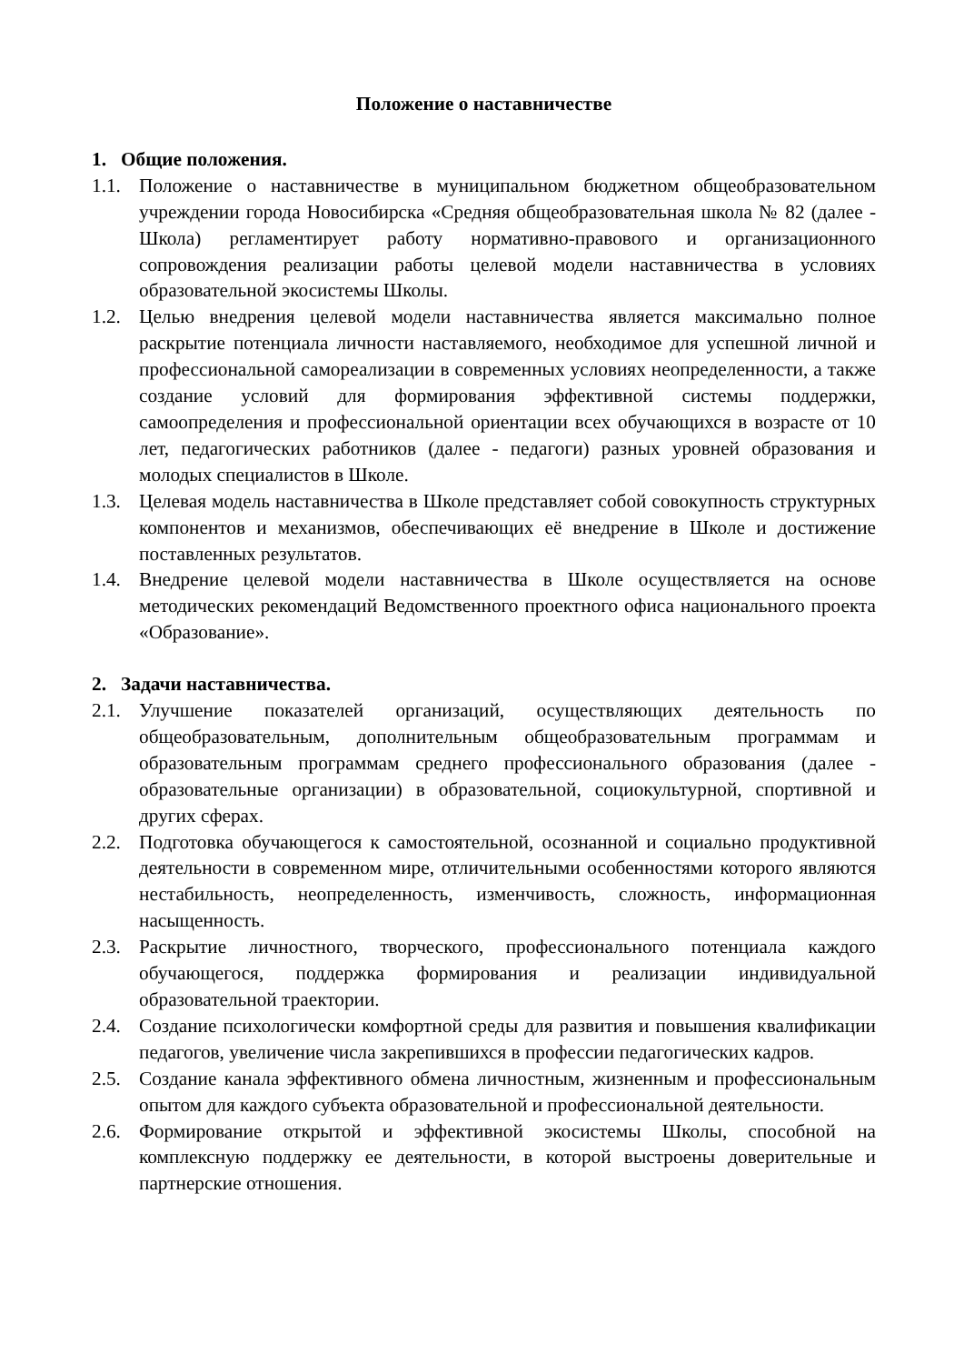Положение о наставничестве
1. Общие положения.
1.1. Положение о наставничестве в муниципальном бюджетном общеобразовательном учреждении города Новосибирска «Средняя общеобразовательная школа № 82 (далее - Школа) регламентирует работу нормативно-правового и организационного сопровождения реализации работы целевой модели наставничества в условиях образовательной экосистемы Школы.
1.2. Целью внедрения целевой модели наставничества является максимально полное раскрытие потенциала личности наставляемого, необходимое для успешной личной и профессиональной самореализации в современных условиях неопределенности, а также создание условий для формирования эффективной системы поддержки, самоопределения и профессиональной ориентации всех обучающихся в возрасте от 10 лет, педагогических работников (далее - педагоги) разных уровней образования и молодых специалистов в Школе.
1.3. Целевая модель наставничества в Школе представляет собой совокупность структурных компонентов и механизмов, обеспечивающих её внедрение в Школе и достижение поставленных результатов.
1.4. Внедрение целевой модели наставничества в Школе осуществляется на основе методических рекомендаций Ведомственного проектного офиса национального проекта «Образование».
2. Задачи наставничества.
2.1. Улучшение показателей организаций, осуществляющих деятельность по общеобразовательным, дополнительным общеобразовательным программам и образовательным программам среднего профессионального образования (далее - образовательные организации) в образовательной, социокультурной, спортивной и других сферах.
2.2. Подготовка обучающегося к самостоятельной, осознанной и социально продуктивной деятельности в современном мире, отличительными особенностями которого являются нестабильность, неопределенность, изменчивость, сложность, информационная насыщенность.
2.3. Раскрытие личностного, творческого, профессионального потенциала каждого обучающегося, поддержка формирования и реализации индивидуальной образовательной траектории.
2.4. Создание психологически комфортной среды для развития и повышения квалификации педагогов, увеличение числа закрепившихся в профессии педагогических кадров.
2.5. Создание канала эффективного обмена личностным, жизненным и профессиональным опытом для каждого субъекта образовательной и профессиональной деятельности.
2.6. Формирование открытой и эффективной экосистемы Школы, способной на комплексную поддержку ее деятельности, в которой выстроены доверительные и партнерские отношения.